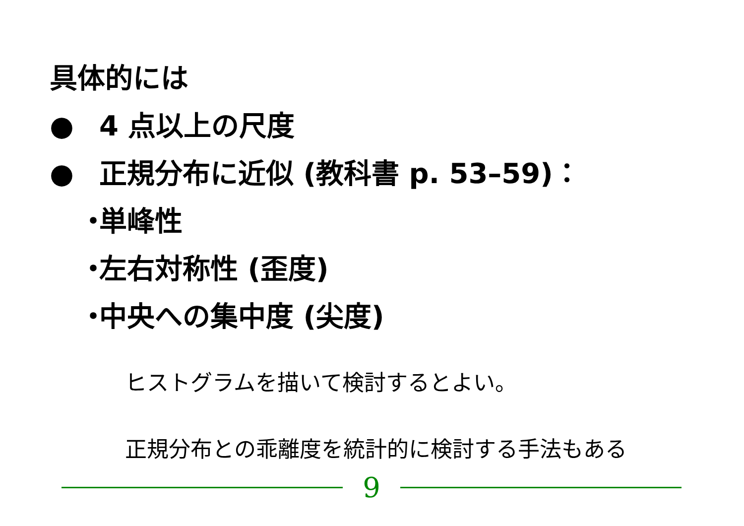具体的には
● 4 点以上の尺度
● 正規分布に近似 (教科書 p. 53–59)：
・ 単峰性
・ 左右対称性 (歪度)
・ 中央への集中度 (尖度)
ヒストグラムを描いて検討するとよい。
正規分布との乖離度を統計的に検討する手法もある
9